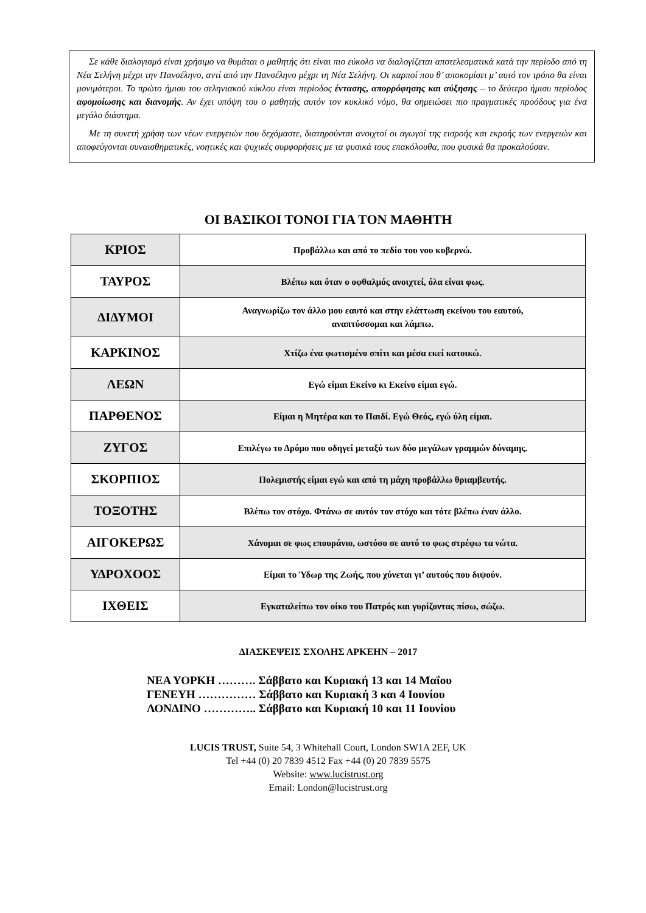Σε κάθε διαλογισμό είναι χρήσιμο να θυμάται ο μαθητής ότι είναι πιο εύκολο να διαλογίζεται αποτελεσματικά κατά την περίοδο από τη Νέα Σελήνη μέχρι την Πανσέληνο, αντί από την Πανσέληνο μέχρι τη Νέα Σελήνη. Οι καρποί που θ’ αποκομίσει μ’ αυτό τον τρόπο θα είναι μονιμότεροι. Το πρώτο ήμισυ του σεληνιακού κύκλου είναι περίοδος έντασης, απορρόφησης και αύξησης – το δεύτερο ήμισυ περίοδος αφομοίωσης και διανομής. Αν έχει υπόψη του ο μαθητής αυτόν τον κυκλικό νόμο, θα σημειώσει πιο πραγματικές προόδους για ένα μεγάλο διάστημα.
Με τη συνετή χρήση των νέων ενεργειών που δεχόμαστε, διατηρούνται ανοιχτοί οι αγωγοί της εισροής και εκροής των ενεργειών και αποφεύγονται συναισθηματικές, νοητικές και ψυχικές συμφορήσεις με τα φυσικά τους επακόλουθα, που φυσικά θα προκαλούσαν.
ΟΙ ΒΑΣΙΚΟΙ ΤΟΝΟΙ ΓΙΑ ΤΟΝ ΜΑΘΗΤΗ
| ΚΡΙΟΣ | Προβάλλω και από το πεδίο του νου κυβερνώ. |
| ΤΑΥΡΟΣ | Βλέπω και όταν ο οφθαλμός ανοιχτεί, όλα είναι φως. |
| ΔΙΔΥΜΟΙ | Αναγνωρίζω τον άλλο μου εαυτό και στην ελάττωση εκείνου του εαυτού, αναπτύσσομαι και λάμπω. |
| ΚΑΡΚΙΝΟΣ | Χτίζω ένα φωτισμένο σπίτι και μέσα εκεί κατοικώ. |
| ΛΕΩΝ | Εγώ είμαι Εκείνο κι Εκείνο είμαι εγώ. |
| ΠΑΡΘΕΝΟΣ | Είμαι η Μητέρα και το Παιδί. Εγώ Θεός, εγώ ύλη είμαι. |
| ΖΥΓΟΣ | Επιλέγω το Δρόμο που οδηγεί μεταξύ των δύο μεγάλων γραμμών δύναμης. |
| ΣΚΟΡΠΙΟΣ | Πολεμιστής είμαι εγώ και από τη μάχη προβάλλω θριαμβευτής. |
| ΤΟΞΟΤΗΣ | Βλέπω τον στόχο. Φτάνω σε αυτόν τον στόχο και τότε βλέπω έναν άλλο. |
| ΑΙΓΟΚΕΡΩΣ | Χάνομαι σε φως επουράνιο, ωστόσο σε αυτό το φως στρέφω τα νώτα. |
| ΥΔΡΟΧΟΟΣ | Είμαι το Ύδωρ της Ζωής, που χύνεται γι’ αυτούς που διψούν. |
| ΙΧΘΕΙΣ | Εγκαταλείπω τον οίκο του Πατρός και γυρίζοντας πίσω, σώζω. |
ΔΙΑΣΚΕΨΕΙΣ ΣΧΟΛΗΣ ΑΡΚΕΗΝ – 2017
ΝΕΑ ΥΟΡΚΗ ………. Σάββατο και Κυριακή 13 και 14 Μαΐου
ΓΕΝΕΥΗ …………… Σάββατο και Κυριακή 3 και 4 Ιουνίου
ΛΟΝΔΙΝΟ ………….. Σάββατο και Κυριακή 10 και 11 Ιουνίου
LUCIS TRUST, Suite 54, 3 Whitehall Court, London SW1A 2EF, UK
Tel +44 (0) 20 7839 4512 Fax +44 (0) 20 7839 5575
Website: www.lucistrust.org
Email: London@lucistrust.org